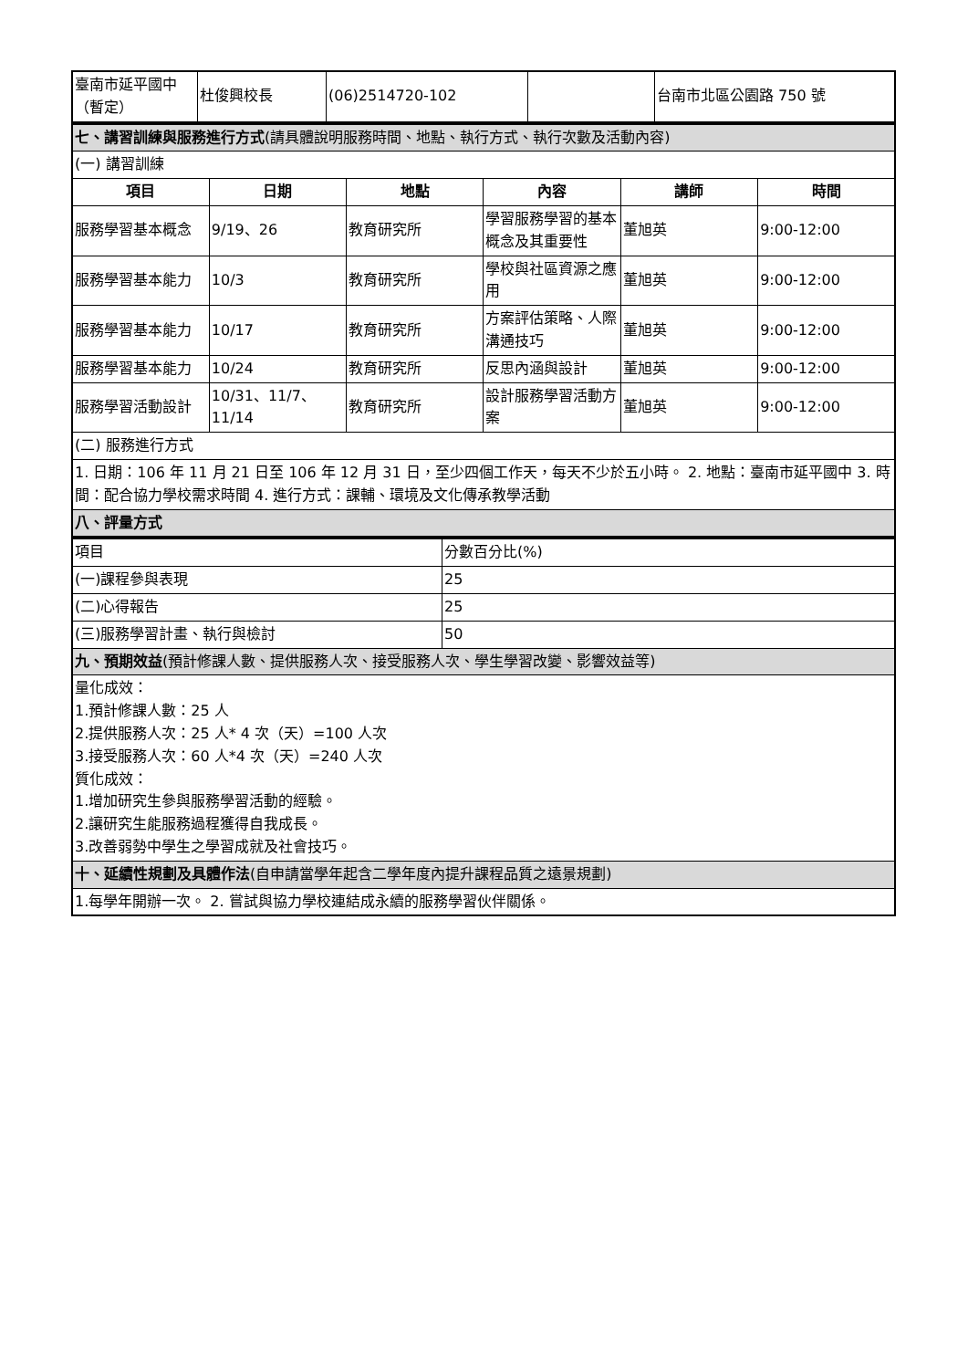| 臺南市延平國中（暫定） | 杜俊興校長 | (06)2514720-102 | | 台南市北區公園路 750 號 |
| 七、講習訓練與服務進行方式 (請具體說明服務時間、地點、執行方式、執行次數及活動內容) | | | | | |
| (一) 講習訓練 | | | | | |
| 項目 | 日期 | 地點 | 內容 | 講師 | 時間 |
| 服務學習基本概念 | 9/19、26 | 教育研究所 | 學習服務學習的基本概念及其重要性 | 董旭英 | 9:00-12:00 |
| 服務學習基本能力 | 10/3 | 教育研究所 | 學校與社區資源之應用 | 董旭英 | 9:00-12:00 |
| 服務學習基本能力 | 10/17 | 教育研究所 | 方案評估策略、人際溝通技巧 | 董旭英 | 9:00-12:00 |
| 服務學習基本能力 | 10/24 | 教育研究所 | 反思內涵與設計 | 董旭英 | 9:00-12:00 |
| 服務學習活動設計 | 10/31、11/7、11/14 | 教育研究所 | 設計服務學習活動方案 | 董旭英 | 9:00-12:00 |
| (二) 服務進行方式 | | | | | |
| 1. 日期：106 年 11 月 21 日至 106 年 12 月 31 日，至少四個工作天，每天不少於五小時。 2. 地點：臺南市延平國中 3. 時間：配合協力學校需求時間 4. 進行方式：課輔、環境及文化傳承教學活動 | | | | | |
| 八、評量方式 | | | | | |
| 項目 | 分數百分比(%) |
| (一)課程參與表現 | 25 |
| (二)心得報告 | 25 |
| (三)服務學習計畫、執行與檢討 | 50 |
| 九、預期效益 (預計修課人數、提供服務人次、接受服務人次、學生學習改變、影響效益等) | |
| 量化成效： 1.預計修課人數：25 人 2.提供服務人次：25 人* 4 次（天）=100 人次 3.接受服務人次：60 人*4 次（天）=240 人次 質化成效： 1.增加研究生參與服務學習活動的經驗。 2.讓研究生能服務過程獲得自我成長。 3.改善弱勢中學生之學習成就及社會技巧。 | |
| 十、延續性規劃及具體作法 (自申請當學年起含二學年度內提升課程品質之遠景規劃) | |
| 1.每學年開辦一次。 2. 嘗試與協力學校連結成永續的服務學習伙伴關係。 | |